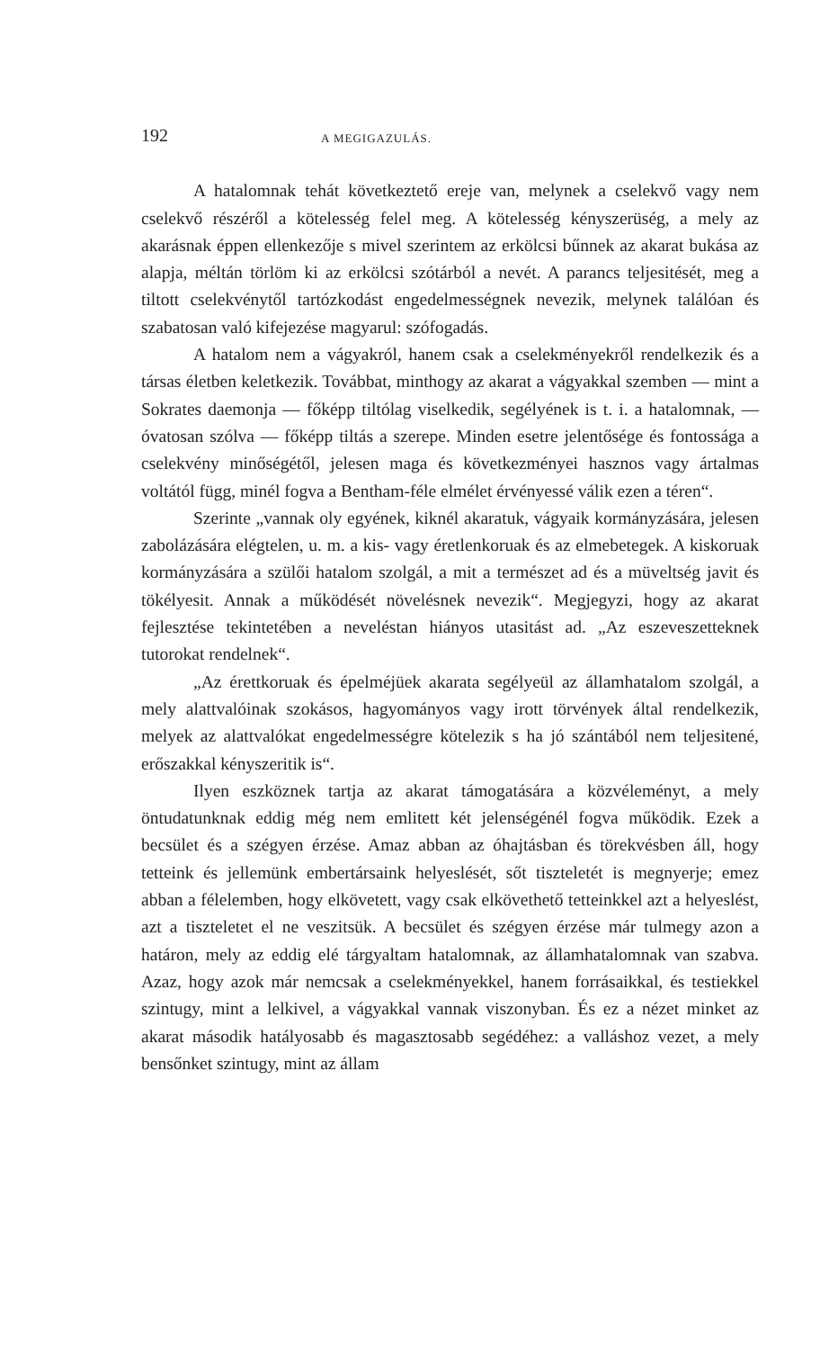192 A MEGIGAZULÁS.
A hatalomnak tehát következtető ereje van, melynek a cselekvő vagy nem cselekvő részéről a kötelesség felel meg. A kötelesség kényszerüség, a mely az akarásnak éppen ellenkezője s mivel szerintem az erkölcsi bűnnek az akarat bukása az alapja, méltán törlöm ki az erkölcsi szótárból a nevét. A parancs teljesitését, meg a tiltott cselekvénytől tartózkodást engedelmességnek nevezik, melynek találóan és szabatosan való kifejezése magyarul: szófogadás.
A hatalom nem a vágyakról, hanem csak a cselekményekről rendelkezik és a társas életben keletkezik. Továbbat, minthogy az akarat a vágyakkal szemben — mint a Sokrates daemonja — főképp tiltólag viselkedik, segélyének is t. i. a hatalomnak, — óvatosan szólva — főképp tiltás a szerepe. Minden esetre jelentősége és fontossága a cselekvény minőségétől, jelesen maga és következményei hasznos vagy ártalmas voltától függ, minél fogva a Bentham-féle elmélet érvényessé válik ezen a téren“.
Szerinte „vannak oly egyének, kiknél akaratuk, vágyaik kormányzására, jelesen zabolázására elégtelen, u. m. a kis- vagy éretlenkoruak és az elmebetegek. A kiskoruak kormányzására a szülői hatalom szolgál, a mit a természet ad és a müveltség javit és tökélyesit. Annak a működését növelésnek nevezik“. Megjegyzi, hogy az akarat fejlesztése tekintetében a neveléstan hiányos utasitást ad. „Az eszeveszetteknek tutorokat rendelnek“.
„Az érettkoruak és épelméjüek akarata segélyeül az államhatalom szolgál, a mely alattvalóinak szokásos, hagyományos vagy irott törvények által rendelkezik, melyek az alattvalókat engedelmességre kötelezik s ha jó szántából nem teljesitené, erőszakkal kényszeritik is“.
Ilyen eszköznek tartja az akarat támogatására a közvéleményt, a mely öntudatunknak eddig még nem emlitett két jelenségénél fogva működik. Ezek a becsület és a szégyen érzése. Amaz abban az óhajtásban és törekvésben áll, hogy tetteink és jellemünk embertársaink helyeslését, sőt tiszteletét is megnyerje; emez abban a félelemben, hogy elkövetett, vagy csak elkövethető tetteinkkel azt a helyeslést, azt a tiszteletet el ne veszitsük. A becsület és szégyen érzése már tulmegy azon a határon, mely az eddig elé tárgyaltam hatalomnak, az államhatalomnak van szabva. Azaz, hogy azok már nemcsak a cselekményekkel, hanem forrásaikkal, és testiekkel szintugy, mint a lelkivel, a vágyakkal vannak viszonyban. És ez a nézet minket az akarat második hatályosabb és magasztosabb segédéhez: a valláshoz vezet, a mely bensőnket szintugy, mint az állam